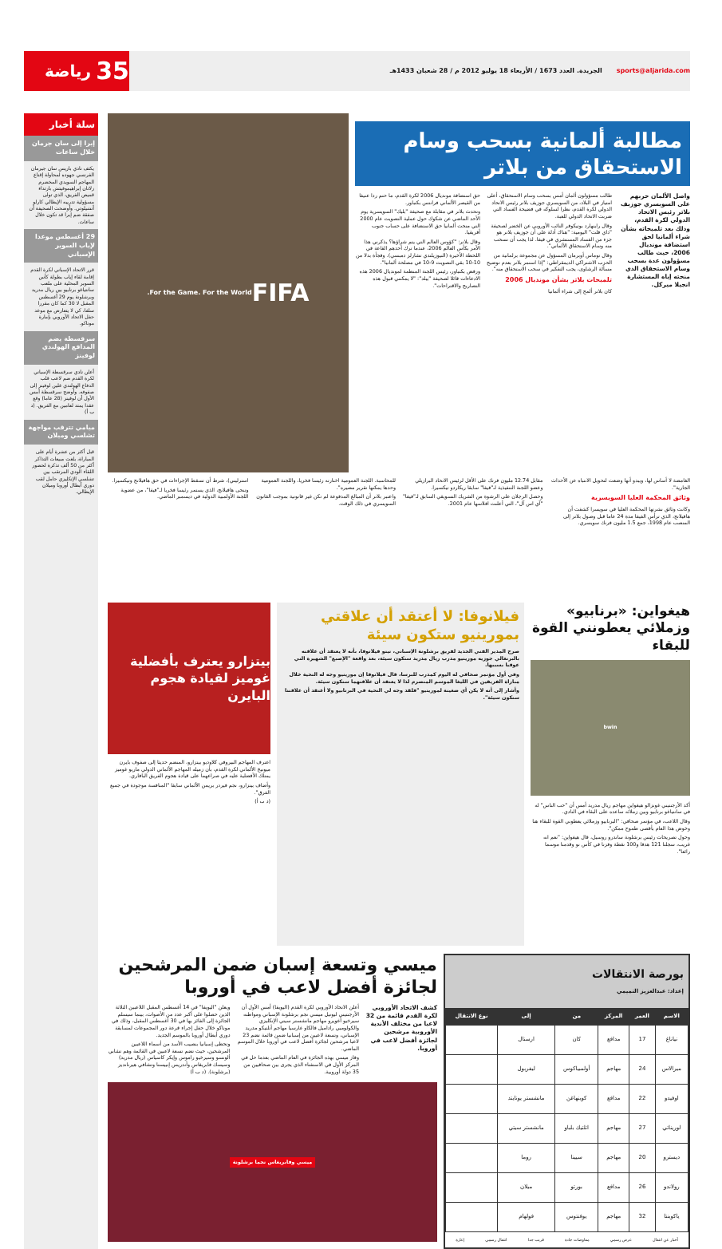sports@aljarida.com
الجريدة. العدد 1673 / الأربعاء 18 يوليو 2012 م / 28 شعبان 1433هـ
35
رياضة
مطالبة ألمانية بسحب وسام الاستحقاق من بلاتر
واصل الألمان حربهم على السويسري جوزيف بلاتر رئيس الاتحاد الدولي لكرة القدم، وذلك بعد تلميحاته بشأن شراء ألمانيا لحق استضافة مونديال 2006، حيث طالب مسؤولون عدة بسحب وسام الاستحقاق الذي منحته إياه المستشارة انجيلا ميركل.
طالب مسؤولون ألمان أمس بسحب وسام الاستحقاق، أعلى امتياز في البلاد، من السويسري جوزيف بلاتر رئيس الاتحاد الدولي لكرة القدم، نظرا لسلوكه في فضيحة الفساد التي ضربت الاتحاد الدولي للعبة.
وقال راينهارد بوتيكوفر النائب الأوروبي عن الخضر لصحيفة "داي فلت" اليومية: "هناك أدلة على أن جوزيف بلاتر هو جزء من الفساد المستشري في فيفا. لذا يجب أن نسحب منه وسام الاستحقاق الألماني".
وقال توماس أوبرمان المسؤول عن مجموعة برلمانية من الحزب الاشتراكي الديمقراطي: "إذا استمر بلاتر بعدم توضيح مسألة الرشاوى، يجب التفكير في سحب الاستحقاق منه".
تلميحات بلاتر بشأن مونديال 2006
كان بلاتر ألمح إلى شراء ألمانيا
حق استضافة مونديال 2006 لكرة القدم، ما حتم ردا عنيفا من القيصر الألماني فرانتس بكنباور.
وتحدث بلاتر في مقابلة مع صحيفة "بليك" السويسرية يوم الأحد الماضي عن شكوك حول عملية التصويت عام 2000 التي منحت ألمانيا حق الاستضافة على حساب جنوب أفريقيا.
وقال بلاتر: "كؤوس العالم التي يتم شراؤها؟ يذكرني هذا الأمر بكأس العالم 2006، عندما ترك أحدهم القاعة في اللحظة الأخيرة (النيوزيلندي تشارلز دمبسي). وفجأة بدلا من 10-10 بقي التصويت 9-10 في مصلحة ألمانيا".
ورفض بكنباور، رئيس اللجنة المنظمة لمونديال 2006 هذه الادعاءات قائلا لصحيفة "بيلد": "لا يمكنني قبول هذه التصاريح والاقتراحات".
FIFA
For the Game. For the World.
الغامضة لا أساس لها، ويبدو أنها وضعت لتحويل الانتباه عن الأحداث الجارية".
وثائق المحكمة العليا السويسرية
وكانت وثائق نشرتها المحكمة العليا في سويسرا كشفت أن هافيلانج، الذي ترأس الفيفا مدة 24 عاما قبل وصول بلاتر إلى المنصب عام 1998، جمع 1.5 مليون فرنك سويسري.
مقابل 12.74 مليون فرنك على الأقل لرئيس الاتحاد البرازيلي وعضو اللجنة التنفيذية لـ"فيفا" سابقا ريكاردو تيكسيرا.
وحصل الرجلان على الرشوة من الشريك التسويقي السابق لـ"فيفا" "آي اس آل"، التي أعلنت افلاسها عام 2001.
للمحاسبة. اللجنة العمومية اختارته رئيسا فخريا، واللجنة العمومية وحدها يمكنها تقرير مصيره".
واعتبر بلاتر أن المبالغ المدفوعة لم تكن غير قانونية بموجب القانون السويسري في ذلك الوقت.
استرليني)، شرط أن تسقط الإجراءات في حق هافيلانج وتيكسيرا.
وتنحى هافيلانج، الذي يستمر رئيسا فخريا لـ"فيفا"، من عضوية اللجنة الأولمبية الدولية في ديسمبر الماضي.
هيغواين: «برنابيو» وزملائي يعطونني القوة للبقاء
bwin
أكد الأرجنتيني غونزالو هيغواين مهاجم ريال مدريد أمس أن "حب الناس" له في سانتياغو برنابيو وبين زملائه ساعده على البقاء في النادي.
وقال اللاعب، في مؤتمر صحافي: "البرنابيو وزملائي يعطوني القوة للبقاء هنا وخوض هذا العام بأقصى طموح ممكن".
وحول تصريحات رئيس برشلونة ساندرو روسيل، قال هيغواين: "نعم انه غريب، سجلنا 121 هدفا و100 نقطة وفزنا في كأس نو وقدمنا موسما رائعا".
فيلانوفا: لا أعتقد أن علاقتي بمورينيو ستكون سيئة
صرح المدير الفني الجديد لفريق برشلونة الإسباني، تيتو فيلانوفا، بأنه لا يعتقد أن علاقته بالبرتغالي جوزيه مورينيو مدرب ريال مدريد ستكون سيئة، بعد واقعة "الإصبع" الشهيرة التي عوقبا بسببها.
وفي أول مؤتمر صحافي له اليوم كمدرب للبرسا، قال فيلانوفا إن مورينيو وجه له التحية خلال مباراة الفريقين في الليغا الموسم المنصرم لذا لا يعتقد أن علاقتهما ستكون سيئة.
وأشار إلى أنه لا يكن أي ضغينة لمورينيو "فلقد وجه لي التحية في البرنابيو ولا أعتقد أن علاقتنا ستكون سيئة".
بيتزارو يعترف بأفضلية غوميز لقيادة هجوم البايرن
اعترف المهاجم البيروفي كلاوديو بيتزارو، المنضم حديثا إلى صفوف بايرن ميونيخ الألماني لكرة القدم، بأن زميله المهاجم الألماني الدولي ماريو غوميز يمتلك الأفضلية عليه في صراعهما على قيادة هجوم الفريق البافاري.
وأضاف بيتزارو، نجم فيردر بريمن الألماني سابقا "المنافسة موجودة في جميع الفرق".
(د ب أ)
بورصة الانتقالات
إعداد: عبدالعزيز التميمي
| الاسم | العمر | المركز | من | إلى | نوع الانتقال |
| --- | --- | --- | --- | --- | --- |
| نياناغ | 17 | مدافع | كان | ارسنال | |
| ميرالاس | 24 | مهاجم | أولمبياكوس | ليفربول | |
| اوفيدو | 22 | مدافع | كوبنهاغن | مانشستر يونايتد | |
| لوريناتي | 27 | مهاجم | اتلتيك بلباو | مانشستر سيتي | |
| ديسترو | 20 | مهاجم | سيينا | روما | |
| رولاندو | 26 | مدافع | بورتو | ميلان | |
| ياكوبنتا | 32 | مهاجم | يوفنتوس | فولهام | |
أخبار عن انتقال عرض رسمي مفاوضات جادة قريب جدا انتقال رسمي إعارة
ميسي وتسعة إسبان ضمن المرشحين لجائزة أفضل لاعب في أوروبا
كشف الاتحاد الأوروبي لكرة القدم قائمة من 32 لاعبا من مختلف الأندية الأوروبية مرشحين لجائزة أفضل لاعب في أوروبا.
أعلن الاتحاد الأوروبي لكرة القدم (اليويفا) أمس الأول أن الأرجنتيني ليونيل ميسي نجم برشلونة الإسباني ومواطنه سيرخيو أغويرو مهاجم مانشستر سيتي الإنكليزي والكولومبي راداميل فالكاو غارسيا مهاجم أتلتيكو مدريد الإسباني، وتسعة لاعبين من إسبانيا ضمن قائمة تضم 23 لاعبا مرشحين لجائزة أفضل لاعب في أوروبا خلال الموسم الماضي.
وفاز ميسي بهذه الجائزة في العام الماضي بعدما حل في المركز الأول في الاستفتاء الذي يجرى بين صحافيين من 35 دولة أوروبية.
ويعلن "اليويفا" في 14 أغسطس المقبل اللاعبين الثلاثة الذين حصلوا على أكبر عدد من الأصوات، بينما سيسلم الجائزة إلى الفائز بها في 30 أغسطس المقبل، وذلك في موناكو خلال حفل إجراء قرعة دور المجموعات لمسابقة دوري أبطال أوروبا بالموسم الجديد.
وتحظى إسبانيا بنصيب الأسد من أسماء اللاعبين المرشحين، حيث تضم تسعة لاعبين في القائمة وهم تشابي ألونسو وسيرخيو راموس وإيكر كاسياس (ريال مدريد) وسيسك فابريغاس وأندريس إنييستا وتشافي هيرنانديز (برشلونة). (د ب أ)
ميسي وفابريغاس نجما برشلونة
سلة أخبار
إبرا إلى سان جرمان خلال ساعات
يكثف نادي باريس سان جيرمان الفرنسي جهوده لمحاولة إقناع المهاجم السويدي المخضرم زلاتان إبراهيموفيتش بارتداء قميص الفريق، الذي تولى مسؤولية تدريبه الإيطالي كارلو أنشيلوتي. وأوضحت الصحيفة أن صفقة ضم إبرا قد تكون خلال ساعات.
29 أغسطس موعدا لإياب السوبر الإسباني
قرر الاتحاد الإسباني لكرة القدم إقامة لقاء إياب بطولة كأس السوبر المحلية على ملعب سانتياغو برنابيو بين ريال مدريد وبرشلونة يوم 29 أغسطس المقبل لا 30 كما كان مقررا سلفا، كي لا يتعارض مع موعد حفل الاتحاد الأوروبي بإمارة موناكو.
سرقسطة يضم المدافع الهولندي لوفينز
أعلن نادي سرقسطة الإسباني لكرة القدم ضم لاعب قلب الدفاع الهولندي غلين لوفينز إلى صفوفه. وأوضح سرقسطة أمس الأول أن لوفينز (28 عاما) وقع عقدا يمتد لعامين مع الفريق. (د ب أ)
ميامي تترقب مواجهة تشلسي وميلان
قبل أكثر من عشرة أيام على المباراة، بلغت مبيعات التذاكر أكثر من 50 ألف تذكرة لحضور اللقاء الودي المرتقب بين تشلسي الإنكليزي حامل لقب دوري أبطال أوروبا وميلان الإيطالي.